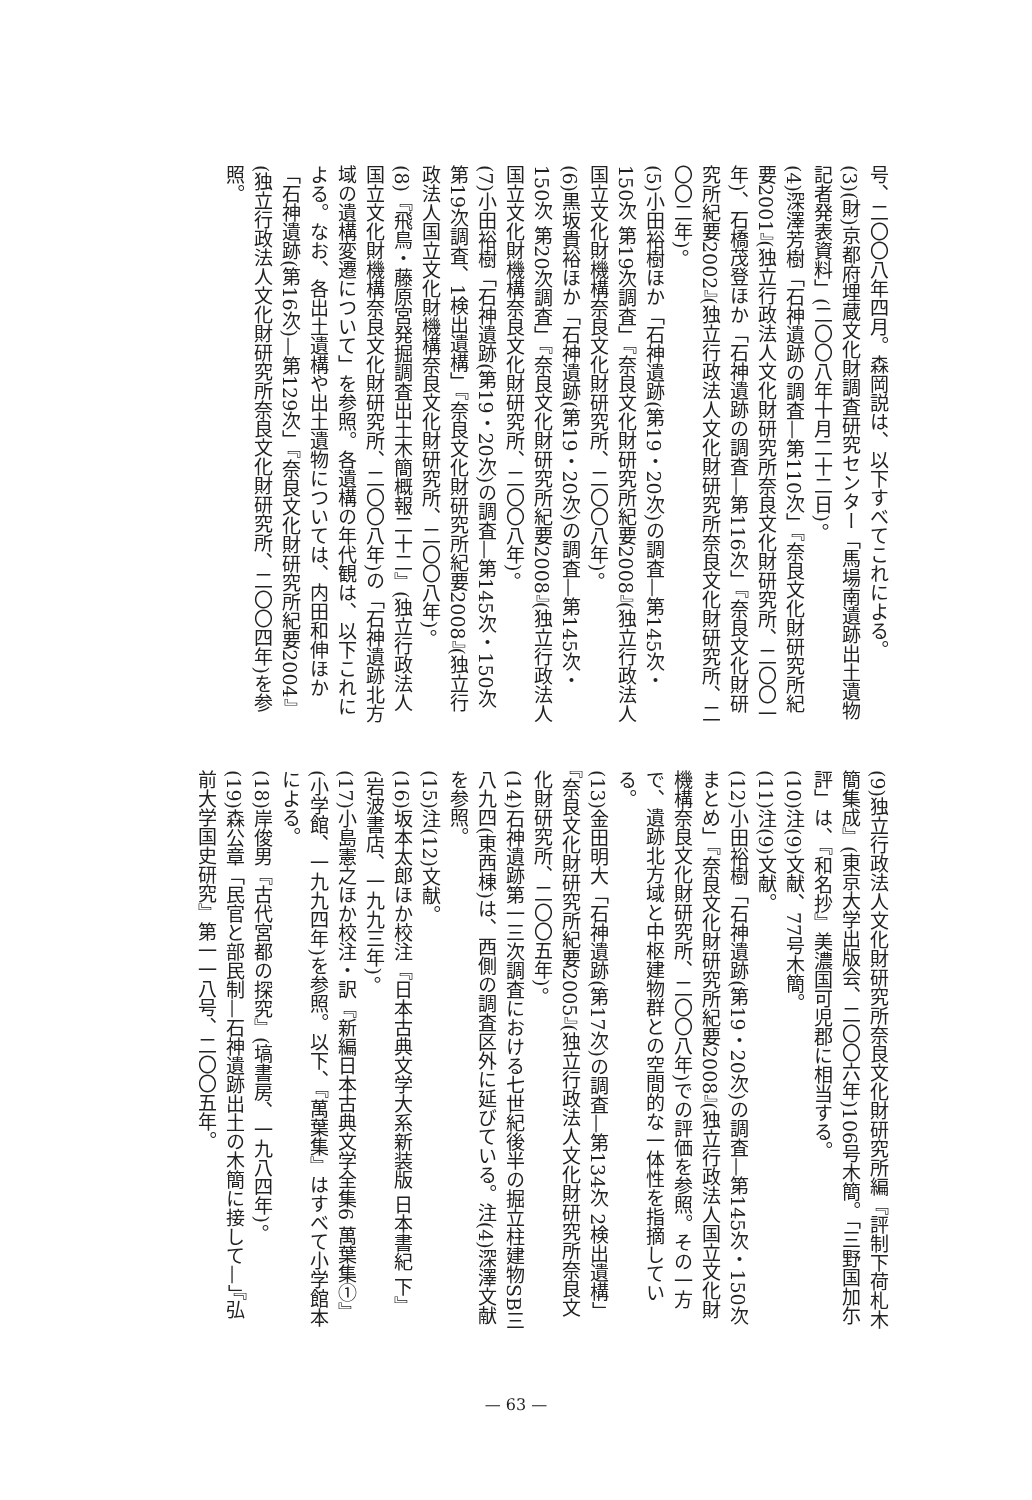号、二〇〇八年四月。森岡説は、以下すべてこれによる。
(3)(財)京都府埋蔵文化財調査研究センター「馬場南遺跡出土遺物記者発表資料」(二〇〇八年十月二十二日)。
(4)深澤芳樹「石神遺跡の調査—第110次」『奈良文化財研究所紀要2001』(独立行政法人文化財研究所奈良文化財研究所、二〇〇一年)、石橋茂登ほか「石神遺跡の調査—第116次」『奈良文化財研究所紀要2002』(独立行政法人文化財研究所奈良文化財研究所、二〇〇二年)。
(5)小田裕樹ほか「石神遺跡(第19・20次)の調査—第145次・150次 第19次調査」『奈良文化財研究所紀要2008』(独立行政法人国立文化財機構奈良文化財研究所、二〇〇八年)。
(6)黒坂貴裕ほか「石神遺跡(第19・20次)の調査—第145次・150次 第20次調査」『奈良文化財研究所紀要2008』(独立行政法人国立文化財機構奈良文化財研究所、二〇〇八年)。
(7)小田裕樹「石神遺跡(第19・20次)の調査—第145次・150次 第19次調査、1検出遺構」『奈良文化財研究所紀要2008』(独立行政法人国立文化財機構奈良文化財研究所、二〇〇八年)。
(8)『飛鳥・藤原宮発掘調査出土木簡概報二十二』(独立行政法人国立文化財機構奈良文化財研究所、二〇〇八年)の「石神遺跡北方域の遺構変遷について」を参照。各遺構の年代観は、以下これによる。なお、各出土遺構や出土遺物については、内田和伸ほか「石神遺跡(第16次)—第129次」『奈良文化財研究所紀要2004』(独立行政法人文化財研究所奈良文化財研究所、二〇〇四年)を参照。
(9)独立行政法人文化財研究所奈良文化財研究所編『評制下荷札木簡集成』(東京大学出版会、二〇〇六年)106号木簡。「三野国加尓評」は、『和名抄』美濃国可児郡に相当する。
(10)注(9)文献、77号木簡。
(11)注(9)文献。
(12)小田裕樹「石神遺跡(第19・20次)の調査—第145次・150次まとめ」『奈良文化財研究所紀要2008』(独立行政法人国立文化財機構奈良文化財研究所、二〇〇八年)での評価を参照。その一方で、遺跡北方域と中枢建物群との空間的な一体性を指摘している。
(13)金田明大「石神遺跡(第17次)の調査—第134次 2検出遺構」『奈良文化財研究所紀要2005』(独立行政法人文化財研究所奈良文化財研究所、二〇〇五年)。
(14)石神遺跡第一三次調査における七世紀後半の掘立柱建物SB三八九四(東西棟)は、西側の調査区外に延びている。注(4)深澤文献を参照。
(15)注(12)文献。
(16)坂本太郎ほか校注『日本古典文学大系新装版 日本書紀 下』(岩波書店、一九九三年)。
(17)小島憲之ほか校注・訳『新編日本古典文学全集6 萬葉集①』(小学館、一九九四年)を参照。以下、『萬葉集』はすべて小学館本による。
(18)岸俊男『古代宮都の探究』(塙書房、一九八四年)。
(19)森公章「民官と部民制—石神遺跡出土の木簡に接して—」『弘前大学国史研究』第一一八号、二〇〇五年。
— 63 —